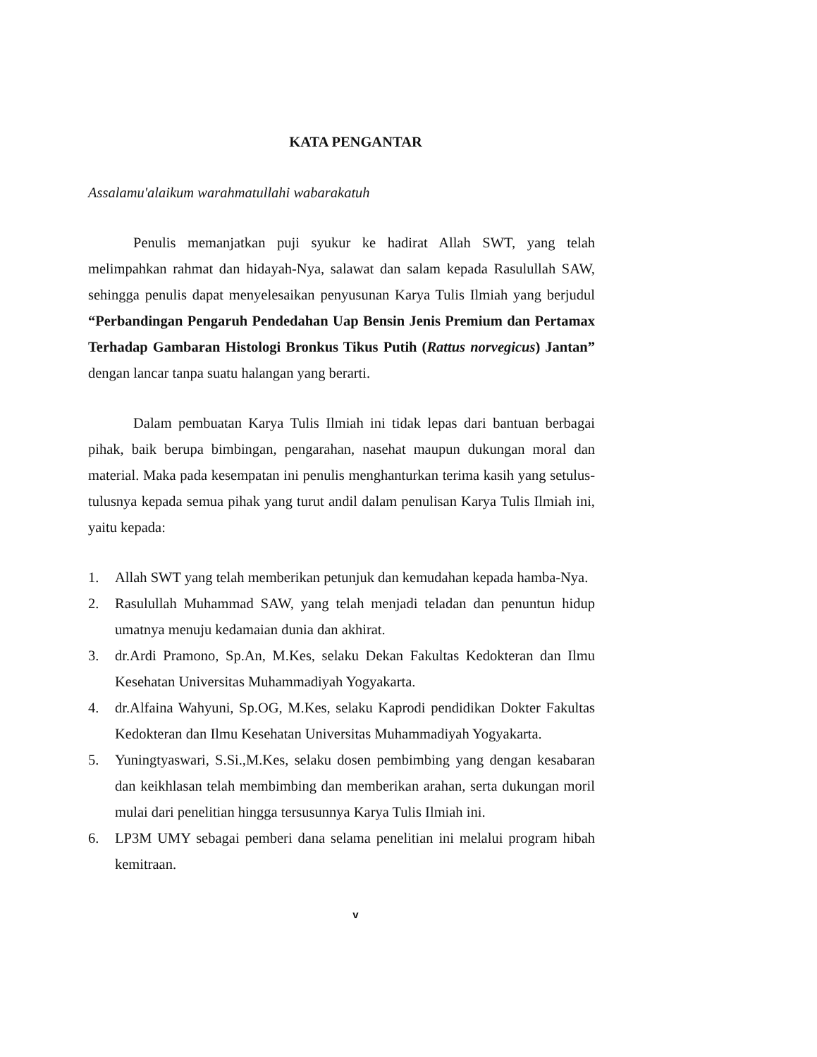KATA PENGANTAR
Assalamu'alaikum warahmatullahi wabarakatuh
Penulis memanjatkan puji syukur ke hadirat Allah SWT, yang telah melimpahkan rahmat dan hidayah-Nya, salawat dan salam kepada Rasulullah SAW, sehingga penulis dapat menyelesaikan penyusunan Karya Tulis Ilmiah yang berjudul “Perbandingan Pengaruh Pendedahan Uap Bensin Jenis Premium dan Pertamax Terhadap Gambaran Histologi Bronkus Tikus Putih (Rattus norvegicus) Jantan” dengan lancar tanpa suatu halangan yang berarti.
Dalam pembuatan Karya Tulis Ilmiah ini tidak lepas dari bantuan berbagai pihak, baik berupa bimbingan, pengarahan, nasehat maupun dukungan moral dan material. Maka pada kesempatan ini penulis menghanturkan terima kasih yang setulus-tulusnya kepada semua pihak yang turut andil dalam penulisan Karya Tulis Ilmiah ini, yaitu kepada:
1. Allah SWT yang telah memberikan petunjuk dan kemudahan kepada hamba-Nya.
2. Rasulullah Muhammad SAW, yang telah menjadi teladan dan penuntun hidup umatnya menuju kedamaian dunia dan akhirat.
3. dr.Ardi Pramono, Sp.An, M.Kes, selaku Dekan Fakultas Kedokteran dan Ilmu Kesehatan Universitas Muhammadiyah Yogyakarta.
4. dr.Alfaina Wahyuni, Sp.OG, M.Kes, selaku Kaprodi pendidikan Dokter Fakultas Kedokteran dan Ilmu Kesehatan Universitas Muhammadiyah Yogyakarta.
5. Yuningtyaswari, S.Si.,M.Kes, selaku dosen pembimbing yang dengan kesabaran dan keikhlasan telah membimbing dan memberikan arahan, serta dukungan moril mulai dari penelitian hingga tersusunnya Karya Tulis Ilmiah ini.
6. LP3M UMY sebagai pemberi dana selama penelitian ini melalui program hibah kemitraan.
v